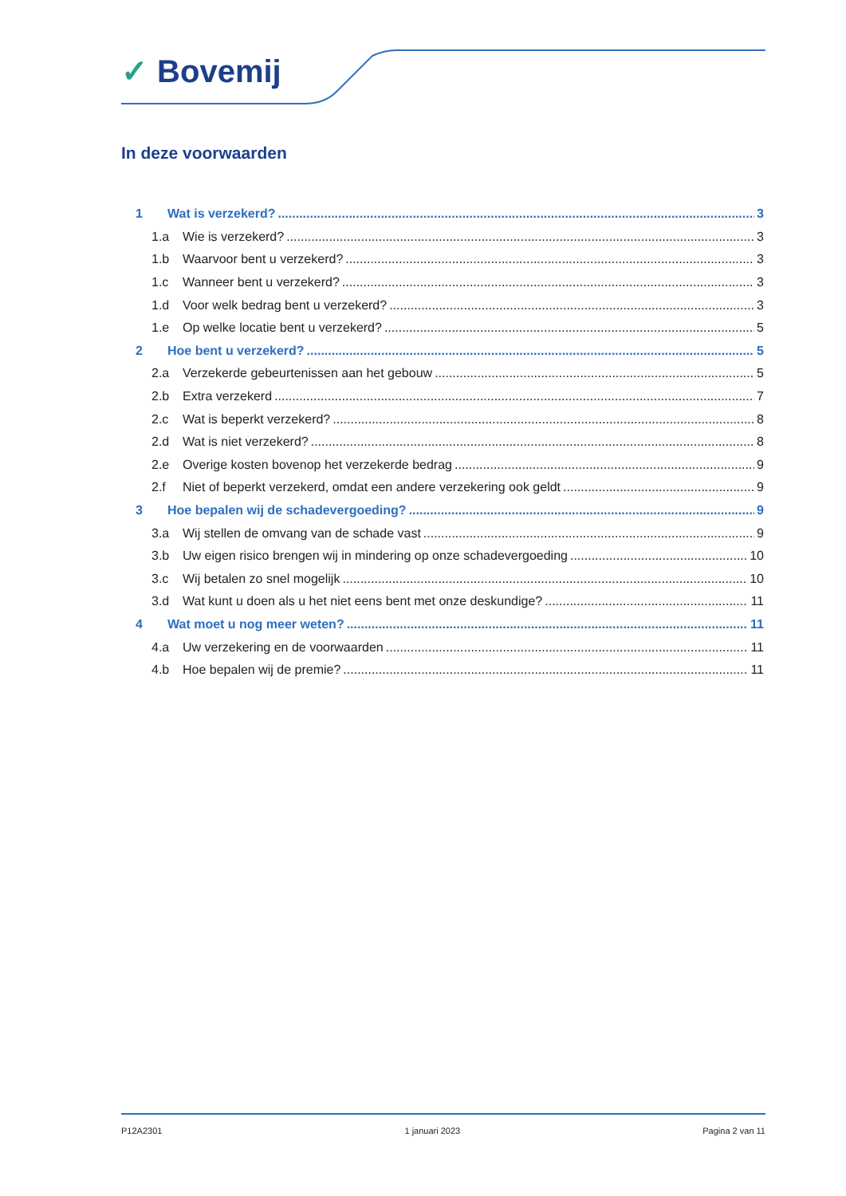✓ Bovemij
In deze voorwaarden
1 Wat is verzekerd? 3
1.a Wie is verzekerd? 3
1.b Waarvoor bent u verzekerd? 3
1.c Wanneer bent u verzekerd? 3
1.d Voor welk bedrag bent u verzekerd? 3
1.e Op welke locatie bent u verzekerd? 5
2 Hoe bent u verzekerd? 5
2.a Verzekerde gebeurtenissen aan het gebouw 5
2.b Extra verzekerd 7
2.c Wat is beperkt verzekerd? 8
2.d Wat is niet verzekerd? 8
2.e Overige kosten bovenop het verzekerde bedrag 9
2.f Niet of beperkt verzekerd, omdat een andere verzekering ook geldt 9
3 Hoe bepalen wij de schadevergoeding? 9
3.a Wij stellen de omvang van de schade vast 9
3.b Uw eigen risico brengen wij in mindering op onze schadevergoeding 10
3.c Wij betalen zo snel mogelijk 10
3.d Wat kunt u doen als u het niet eens bent met onze deskundige? 11
4 Wat moet u nog meer weten? 11
4.a Uw verzekering en de voorwaarden 11
4.b Hoe bepalen wij de premie? 11
P12A2301 1 januari 2023 Pagina 2 van 11